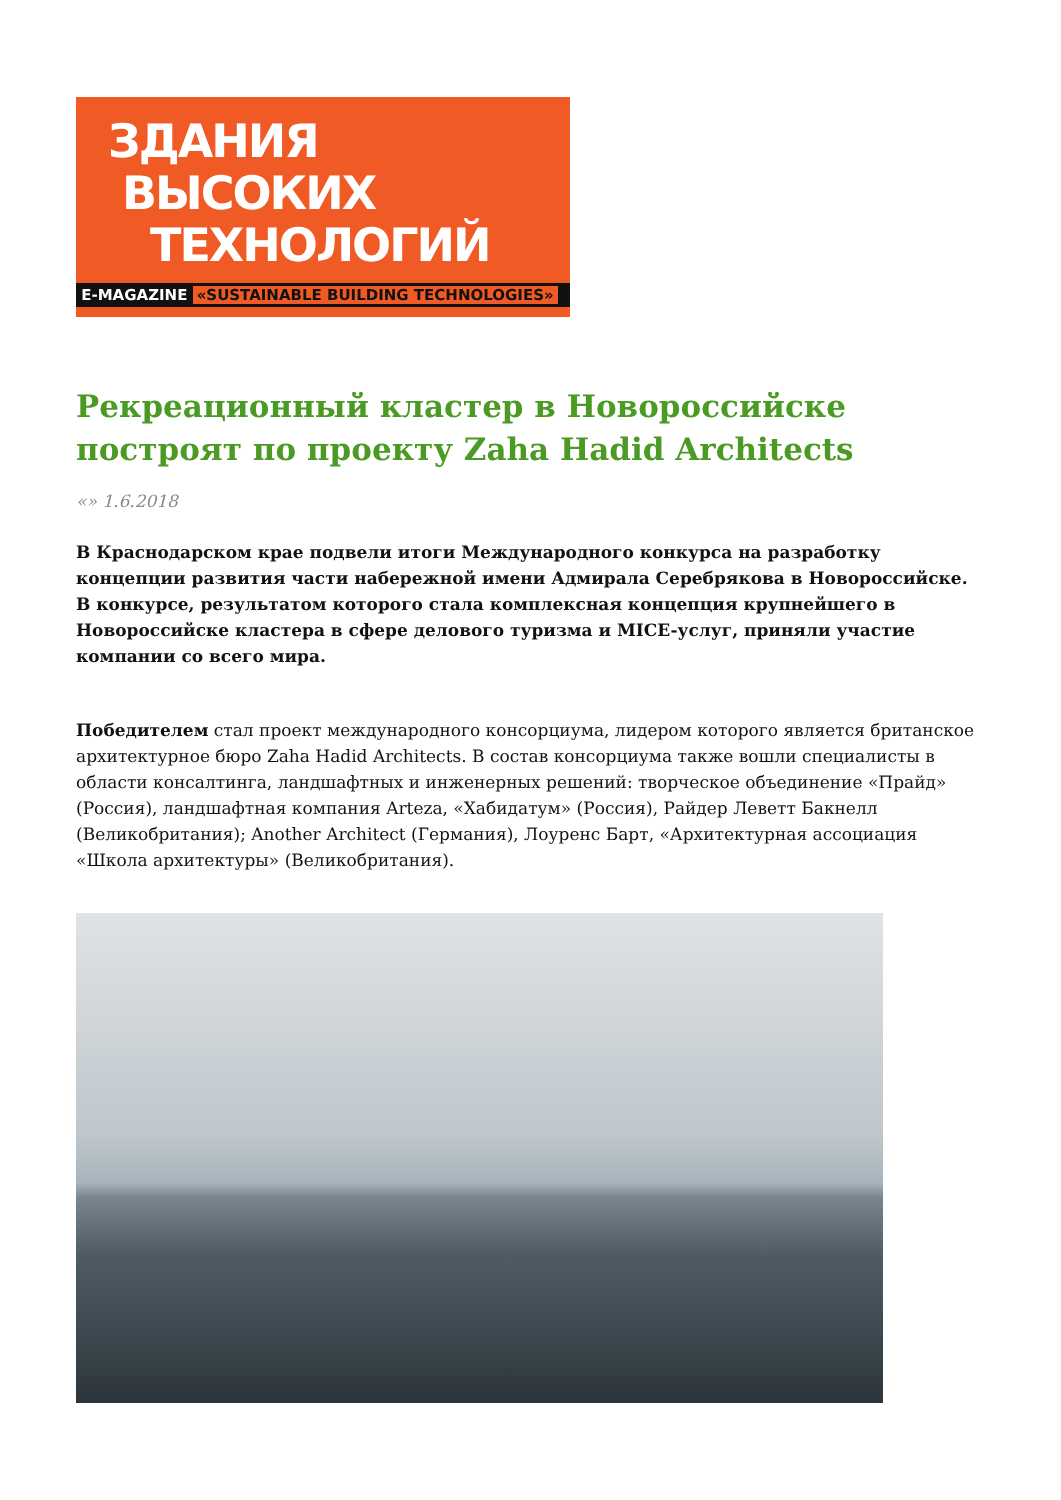ЗДАНИЯ
ВЫСОКИХ
ТЕХНОЛОГИЙ
E-MAGAZINE «SUSTAINABLE BUILDING TECHNOLOGIES»
Рекреационный кластер в Новороссийске построят по проекту Zaha Hadid Architects
«» 1.6.2018
В Краснодарском крае подвели итоги Международного конкурса на разработку концепции развития части набережной имени Адмирала Серебрякова в Новороссийске. В конкурсе, результатом которого стала комплексная концепция крупнейшего в Новороссийске кластера в сфере делового туризма и MICE-услуг, приняли участие компании со всего мира.
Победителем стал проект международного консорциума, лидером которого является британское архитектурное бюро Zaha Hadid Architects. В состав консорциума также вошли специалисты в области консалтинга, ландшафтных и инженерных решений: творческое объединение «Прайд» (Россия), ландшафтная компания Arteza, «Хабидатум» (Россия), Райдер Леветт Бакнелл (Великобритания); Another Architect (Германия), Лоуренс Барт, «Архитектурная ассоциация «Школа архитектуры» (Великобритания).